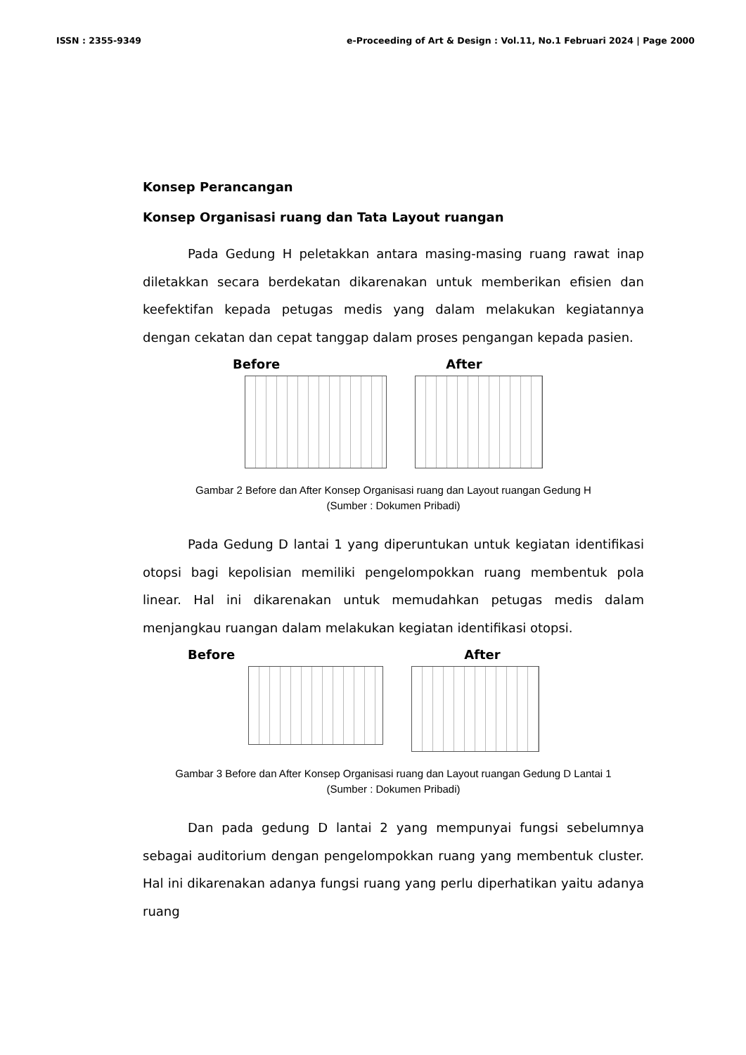ISSN : 2355-9349 e-Proceeding of Art & Design : Vol.11, No.1 Februari 2024 | Page 2000
Konsep Perancangan
Konsep Organisasi ruang dan Tata Layout ruangan
Pada Gedung H peletakkan antara masing-masing ruang rawat inap diletakkan secara berdekatan dikarenakan untuk memberikan efisien dan keefektifan kepada petugas medis yang dalam melakukan kegiatannya dengan cekatan dan cepat tanggap dalam proses pengangan kepada pasien.
Before After
Gambar 2 Before dan After Konsep Organisasi ruang dan Layout ruangan Gedung H
(Sumber : Dokumen Pribadi)
Pada Gedung D lantai 1 yang diperuntukan untuk kegiatan identifikasi otopsi bagi kepolisian memiliki pengelompokkan ruang membentuk pola linear. Hal ini dikarenakan untuk memudahkan petugas medis dalam menjangkau ruangan dalam melakukan kegiatan identifikasi otopsi.
Before After
Gambar 3 Before dan After Konsep Organisasi ruang dan Layout ruangan Gedung D Lantai 1
(Sumber : Dokumen Pribadi)
Dan pada gedung D lantai 2 yang mempunyai fungsi sebelumnya sebagai auditorium dengan pengelompokkan ruang yang membentuk cluster. Hal ini dikarenakan adanya fungsi ruang yang perlu diperhatikan yaitu adanya ruang